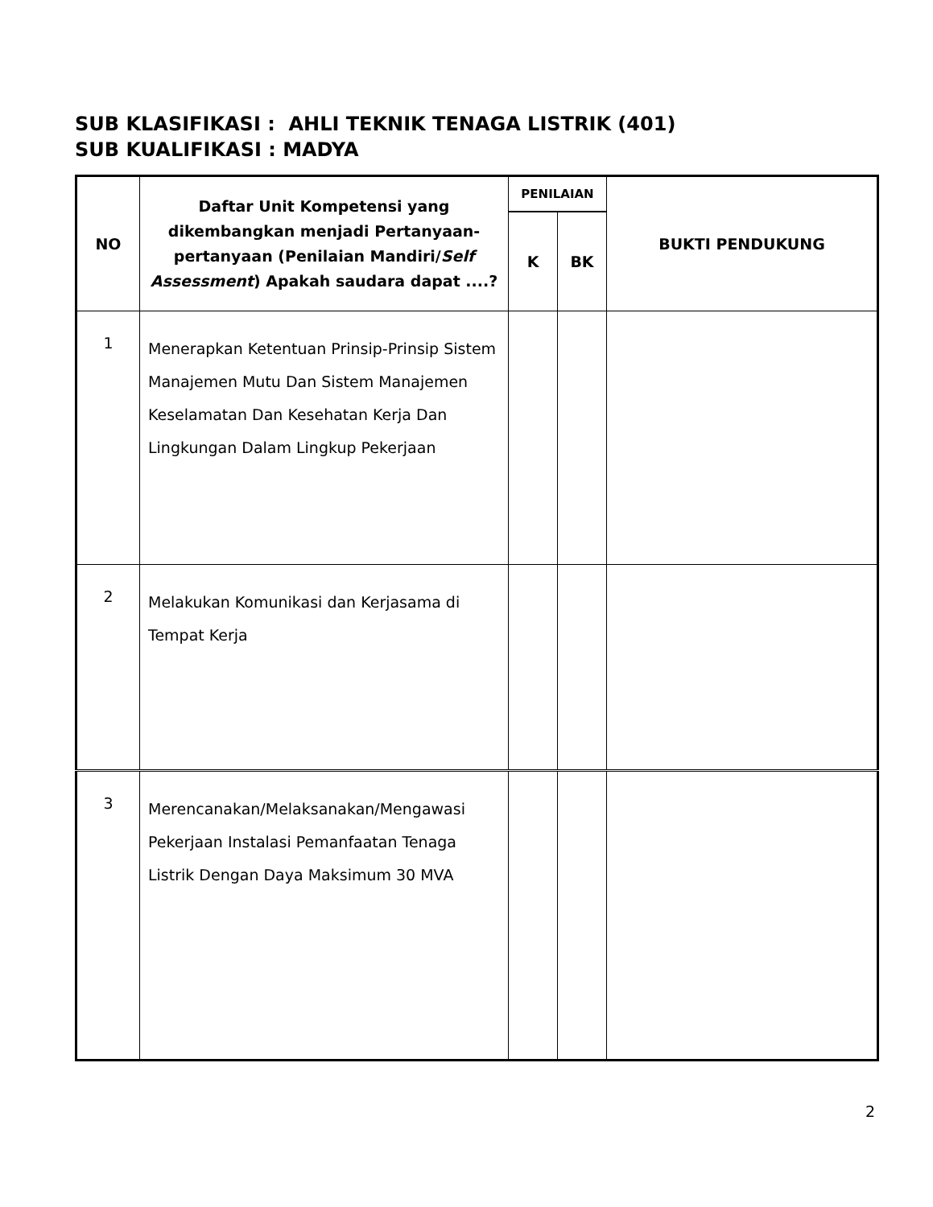SUB KLASIFIKASI : AHLI TEKNIK TENAGA LISTRIK (401)
SUB KUALIFIKASI : MADYA
| NO | Daftar Unit Kompetensi yang dikembangkan menjadi Pertanyaan-pertanyaan (Penilaian Mandiri/ Self Assessment ) Apakah saudara dapat ....? | PENILAIAN | | BUKTI PENDUKUNG |
| --- | --- | --- | --- | --- |
| | | K | BK | |
| 1 | Menerapkan Ketentuan Prinsip-Prinsip Sistem Manajemen Mutu Dan Sistem Manajemen Keselamatan Dan Kesehatan Kerja Dan Lingkungan Dalam Lingkup Pekerjaan | | | |
| 2 | Melakukan Komunikasi dan Kerjasama di Tempat Kerja | | | |
| 3 | Merencanakan/Melaksanakan/Mengawasi Pekerjaan Instalasi Pemanfaatan Tenaga Listrik Dengan Daya Maksimum 30 MVA | | | |
2